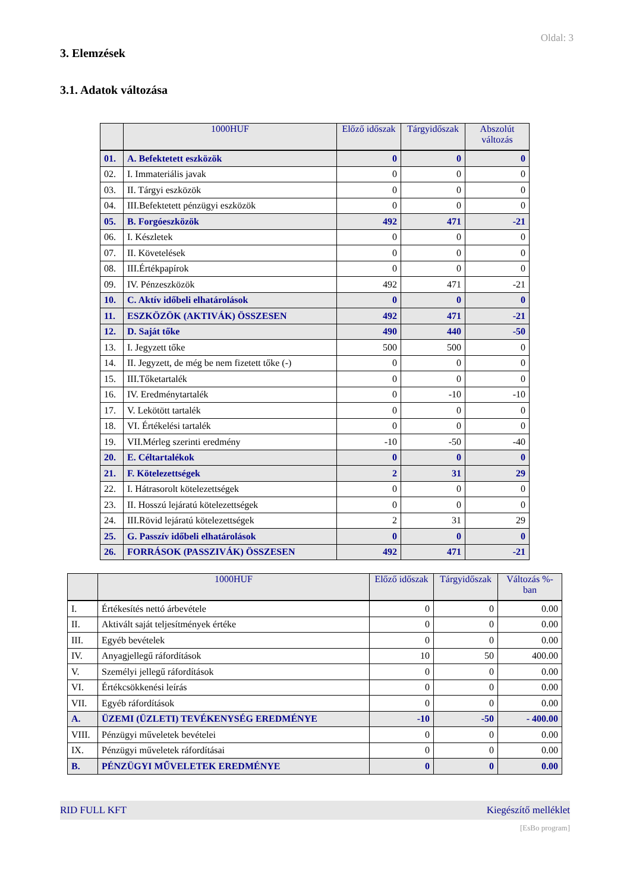Oldal: 3
3. Elemzések
3.1. Adatok változása
| | 1000HUF | Előző időszak | Tárgyidőszak | Abszolút változás |
| --- | --- | --- | --- | --- |
| 01. | A. Befektetett eszközök | 0 | 0 | 0 |
| 02. | I. Immateriális javak | 0 | 0 | 0 |
| 03. | II. Tárgyi eszközök | 0 | 0 | 0 |
| 04. | III.Befektetett pénzügyi eszközök | 0 | 0 | 0 |
| 05. | B. Forgóeszközök | 492 | 471 | -21 |
| 06. | I. Készletek | 0 | 0 | 0 |
| 07. | II. Követelések | 0 | 0 | 0 |
| 08. | III.Értékpapírok | 0 | 0 | 0 |
| 09. | IV. Pénzeszközök | 492 | 471 | -21 |
| 10. | C. Aktív időbeli elhatárolások | 0 | 0 | 0 |
| 11. | ESZKÖZÖK (AKTIVÁK) ÖSSZESEN | 492 | 471 | -21 |
| 12. | D. Saját tőke | 490 | 440 | -50 |
| 13. | I. Jegyzett tőke | 500 | 500 | 0 |
| 14. | II. Jegyzett, de még be nem fizetett tőke (-) | 0 | 0 | 0 |
| 15. | III.Tőketartalék | 0 | 0 | 0 |
| 16. | IV. Eredménytartalék | 0 | -10 | -10 |
| 17. | V. Lekötött tartalék | 0 | 0 | 0 |
| 18. | VI. Értékelési tartalék | 0 | 0 | 0 |
| 19. | VII.Mérleg szerinti eredmény | -10 | -50 | -40 |
| 20. | E. Céltartalékok | 0 | 0 | 0 |
| 21. | F. Kötelezettségek | 2 | 31 | 29 |
| 22. | I. Hátrasorolt kötelezettségek | 0 | 0 | 0 |
| 23. | II. Hosszú lejáratú kötelezettségek | 0 | 0 | 0 |
| 24. | III.Rövid lejáratú kötelezettségek | 2 | 31 | 29 |
| 25. | G. Passzív időbeli elhatárolások | 0 | 0 | 0 |
| 26. | FORRÁSOK (PASSZIVÁK) ÖSSZESEN | 492 | 471 | -21 |
| | 1000HUF | Előző időszak | Tárgyidőszak | Változás %-ban |
| --- | --- | --- | --- | --- |
| I. | Értékesítés nettó árbevétele | 0 | 0 | 0.00 |
| II. | Aktivált saját teljesítmények értéke | 0 | 0 | 0.00 |
| III. | Egyéb bevételek | 0 | 0 | 0.00 |
| IV. | Anyagjellegű ráfordítások | 10 | 50 | 400.00 |
| V. | Személyi jellegű ráfordítások | 0 | 0 | 0.00 |
| VI. | Értékcsökkenési leírás | 0 | 0 | 0.00 |
| VII. | Egyéb ráfordítások | 0 | 0 | 0.00 |
| A. | ÜZEMI (ÜZLETI) TEVÉKENYSÉG EREDMÉNYE | -10 | -50 | - 400.00 |
| VIII. | Pénzügyi műveletek bevételei | 0 | 0 | 0.00 |
| IX. | Pénzügyi műveletek ráfordításai | 0 | 0 | 0.00 |
| B. | PÉNZÜGYI MŰVELETEK EREDMÉNYE | 0 | 0 | 0.00 |
RID FULL KFT Kiegészítő melléklet
[EsBo program]